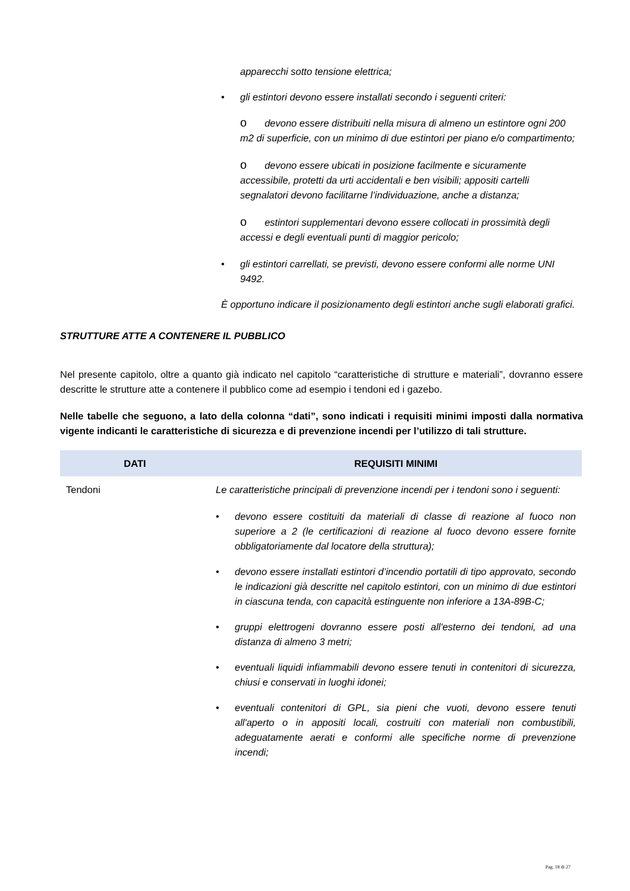apparecchi sotto tensione elettrica;
• gli estintori devono essere installati secondo i seguenti criteri:
odevono essere distribuiti nella misura di almeno un estintore ogni 200 m2 di superficie, con un minimo di due estintori per piano e/o compartimento;
odevono essere ubicati in posizione facilmente e sicuramente accessibile, protetti da urti accidentali e ben visibili; appositi cartelli segnalatori devono facilitarne l’individuazione, anche a distanza;
oestintori supplementari devono essere collocati in prossimità degli accessi e degli eventuali punti di maggior pericolo;
• gli estintori carrellati, se previsti, devono essere conformi alle norme UNI 9492.
È opportuno indicare il posizionamento degli estintori anche sugli elaborati grafici.
STRUTTURE ATTE A CONTENERE IL PUBBLICO
Nel presente capitolo, oltre a quanto già indicato nel capitolo “caratteristiche di strutture e materiali”, dovranno essere descritte le strutture atte a contenere il pubblico come ad esempio i tendoni ed i gazebo.
Nelle tabelle che seguono, a lato della colonna “dati”, sono indicati i requisiti minimi imposti dalla normativa vigente indicanti le caratteristiche di sicurezza e di prevenzione incendi per l’utilizzo di tali strutture.
| DATI | REQUISITI MINIMI |
| --- | --- |
| Tendoni | Le caratteristiche principali di prevenzione incendi per i tendoni sono i seguenti: • devono essere costituiti da materiali di classe di reazione al fuoco non superiore a 2 (le certificazioni di reazione al fuoco devono essere fornite obbligatoriamente dal locatore della struttura); • devono essere installati estintori d’incendio portatili di tipo approvato, secondo le indicazioni già descritte nel capitolo estintori, con un minimo di due estintori in ciascuna tenda, con capacità estinguente non inferiore a 13A-89B-C; • gruppi elettrogeni dovranno essere posti all'esterno dei tendoni, ad una distanza di almeno 3 metri; • eventuali liquidi infiammabili devono essere tenuti in contenitori di sicurezza, chiusi e conservati in luoghi idonei; • eventuali contenitori di GPL, sia pieni che vuoti, devono essere tenuti all'aperto o in appositi locali, costruiti con materiali non combustibili, adeguatamente aerati e conformi alle specifiche norme di prevenzione incendi; |
Pag. 18 di 27